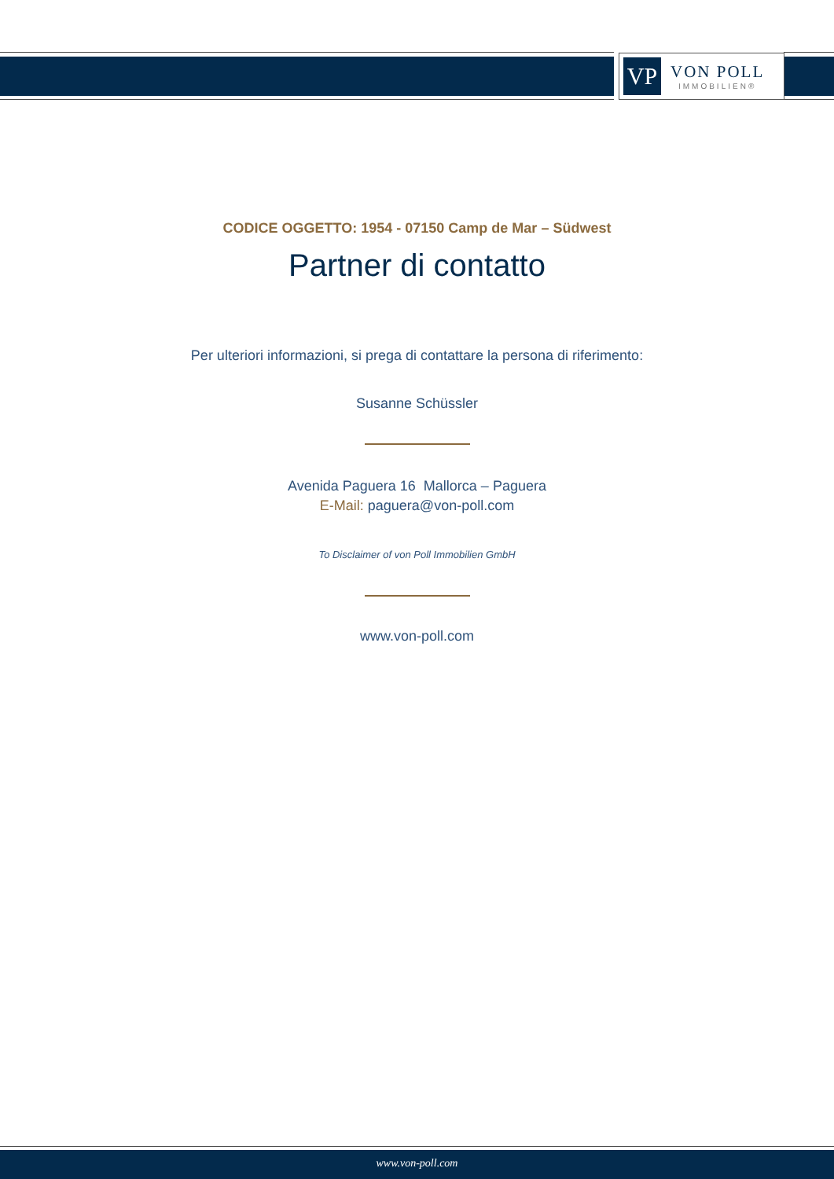VP
VON POLL
IMMOBILIEN®
CODICE OGGETTO: 1954 - 07150 Camp de Mar – Südwest
Partner di contatto
Per ulteriori informazioni, si prega di contattare la persona di riferimento:
Susanne Schüssler
Avenida Paguera 16 Mallorca – Paguera
E-Mail: paguera@von-poll.com
To Disclaimer of von Poll Immobilien GmbH
www.von-poll.com
www.von-poll.com